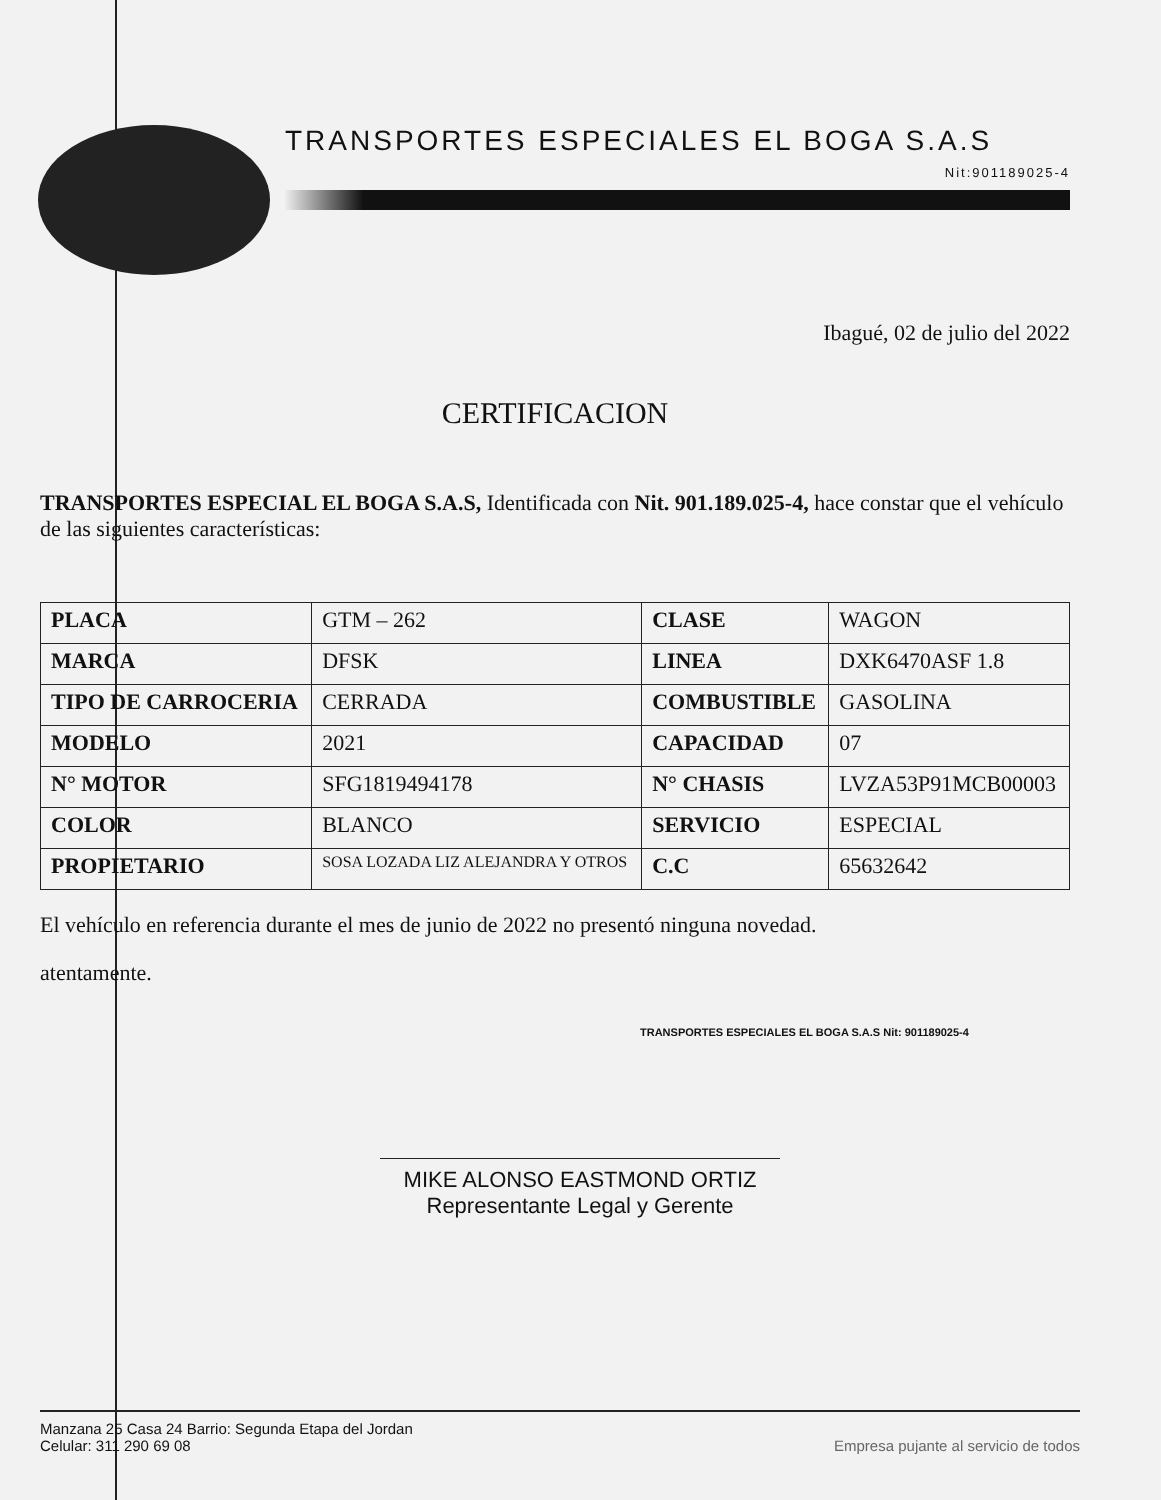TRANSPORTES ESPECIALES EL BOGA S.A.S
Nit:901189025-4
Ibagué, 02 de julio del 2022
CERTIFICACION
TRANSPORTES ESPECIAL EL BOGA S.A.S, Identificada con Nit. 901.189.025-4, hace constar que el vehículo de las siguientes características:
| PLACA | GTM – 262 | CLASE | WAGON |
| MARCA | DFSK | LINEA | DXK6470ASF 1.8 |
| TIPO DE CARROCERIA | CERRADA | COMBUSTIBLE | GASOLINA |
| MODELO | 2021 | CAPACIDAD | 07 |
| N° MOTOR | SFG1819494178 | N° CHASIS | LVZA53P91MCB00003 |
| COLOR | BLANCO | SERVICIO | ESPECIAL |
| PROPIETARIO | SOSA LOZADA LIZ ALEJANDRA Y OTROS | C.C | 65632642 |
El vehículo en referencia durante el mes de junio de 2022 no presentó ninguna novedad.
atentamente.
TRANSPORTES ESPECIALES EL BOGA S.A.S Nit: 901189025-4
MIKE ALONSO EASTMOND ORTIZ
Representante Legal y Gerente
Manzana 25 Casa 24 Barrio: Segunda Etapa del Jordan
Celular: 311 290 69 08
Empresa pujante al servicio de todos